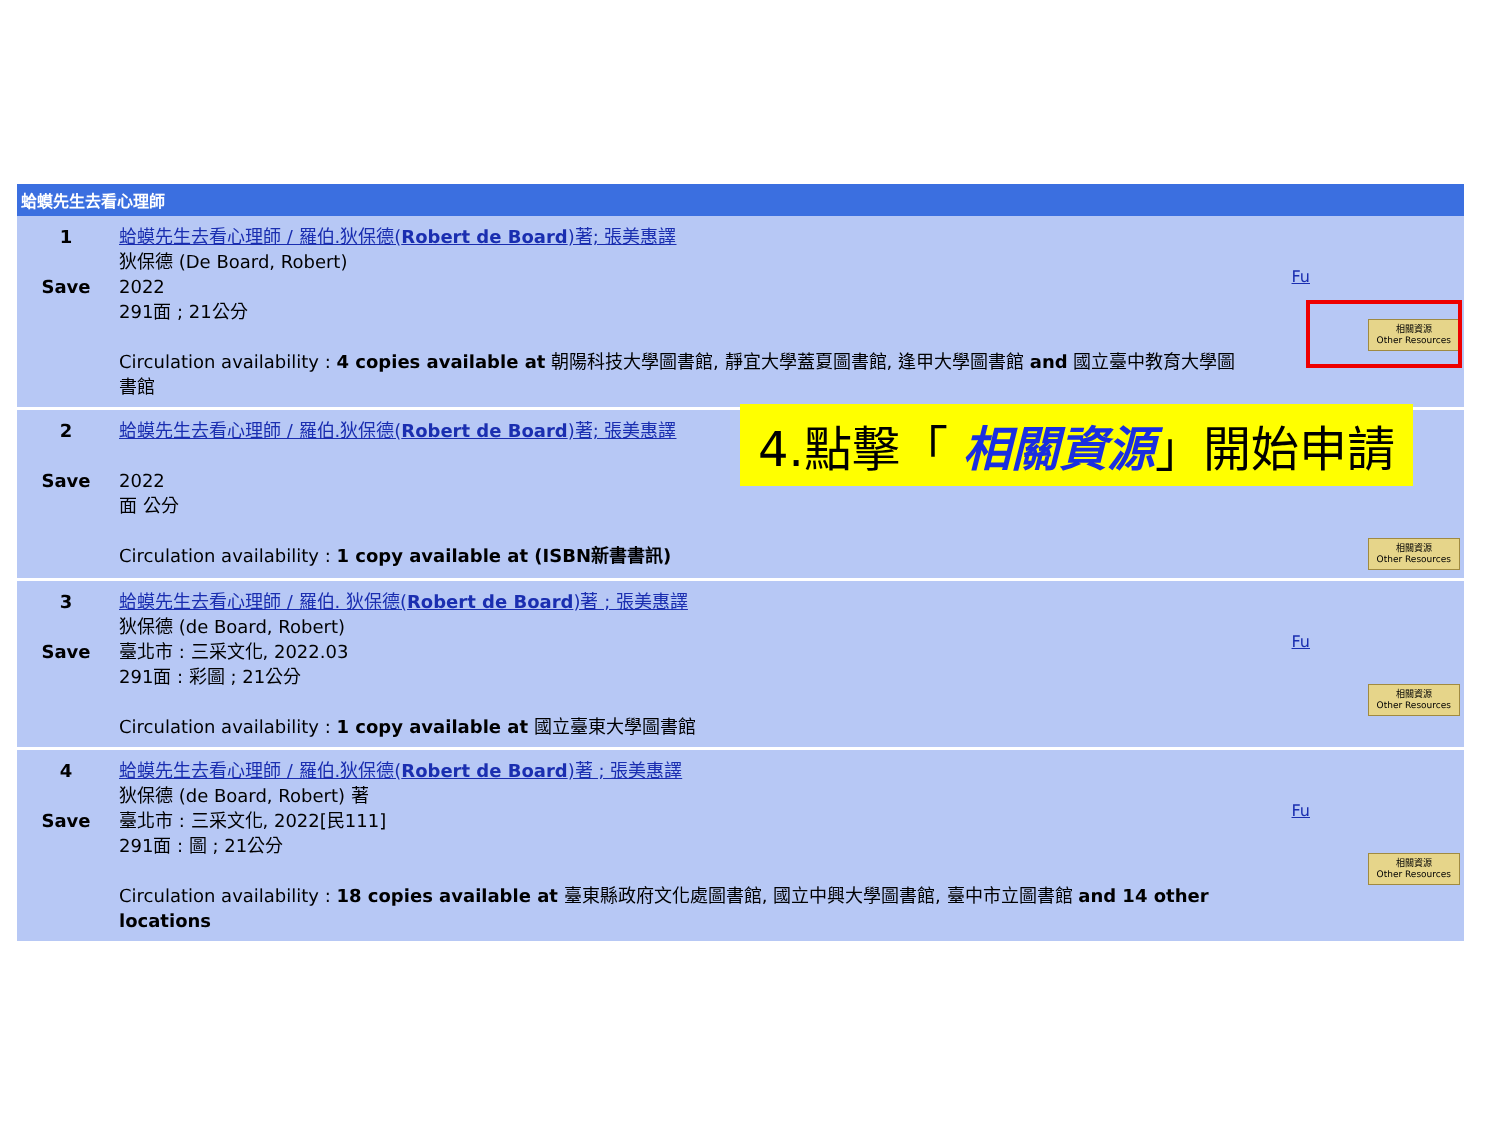蛤蟆先生去看心理師
| 1 Save | 蛤蟆先生去看心理師 / 羅伯.狄保德( Robert de Board )著; 張美惠譯 狄保德 (De Board, Robert) 2022 291面 ; 21公分 Circulation availability : 4 copies available at 朝陽科技大學圖書館, 靜宜大學蓋夏圖書館, 逢甲大學圖書館 and 國立臺中教育大學圖書館 | Fu 相關資源 Other Resources |
| 2 Save | 蛤蟆先生去看心理師 / 羅伯.狄保德( Robert de Board )著; 張美惠譯 2022 面 公分 Circulation availability : 1 copy available at (ISBN新書書訊) | 相關資源 Other Resources |
| 3 Save | 蛤蟆先生去看心理師 / 羅伯. 狄保德( Robert de Board )著 ; 張美惠譯 狄保德 (de Board, Robert) 臺北市 : 三采文化, 2022.03 291面 : 彩圖 ; 21公分 Circulation availability : 1 copy available at 國立臺東大學圖書館 | Fu 相關資源 Other Resources |
| 4 Save | 蛤蟆先生去看心理師 / 羅伯.狄保德( Robert de Board )著 ; 張美惠譯 狄保德 (de Board, Robert) 著 臺北市 : 三采文化, 2022[民111] 291面 : 圖 ; 21公分 Circulation availability : 18 copies available at 臺東縣政府文化處圖書館, 國立中興大學圖書館, 臺中市立圖書館 and 14 other locations | Fu 相關資源 Other Resources |
4.點擊「 相關資源」開始申請